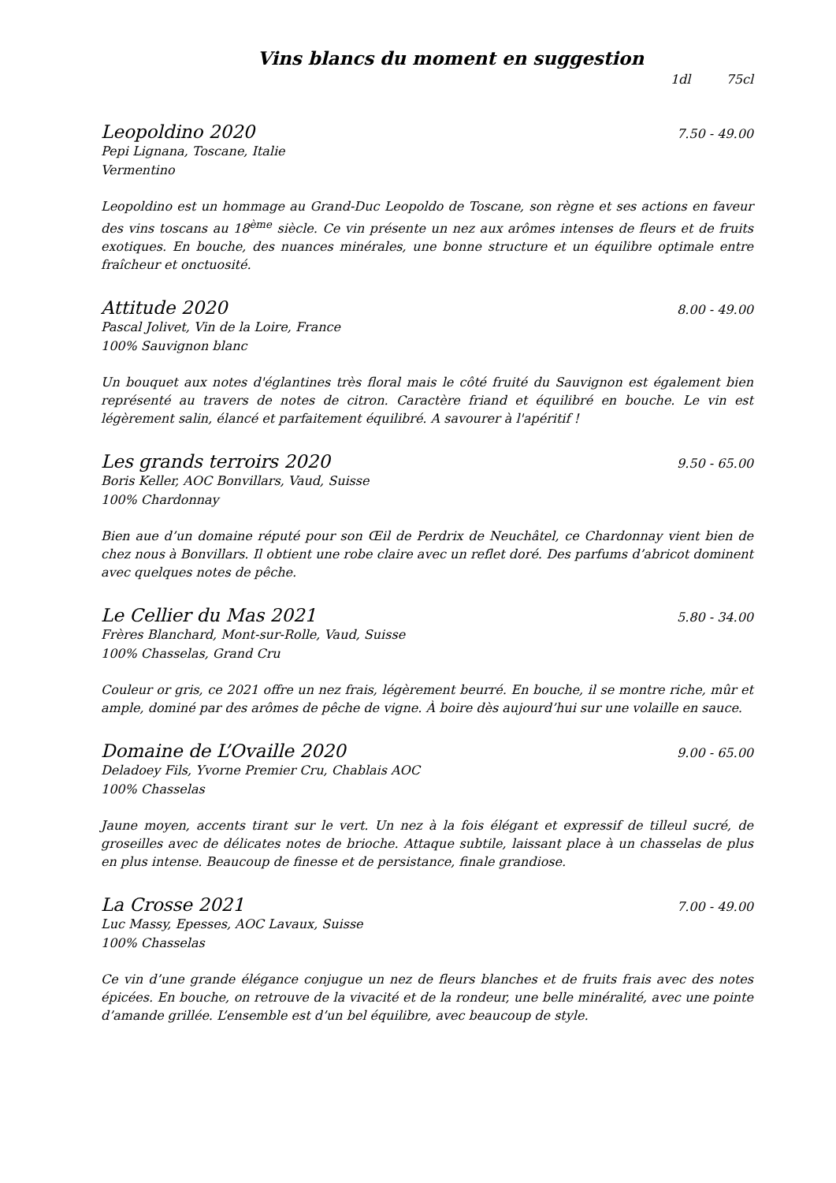Vins blancs du moment en suggestion
1dl 75cl
Leopoldino 2020 7.50 - 49.00
Pepi Lignana, Toscane, Italie
Vermentino
Leopoldino est un hommage au Grand-Duc Leopoldo de Toscane, son règne et ses actions en faveur des vins toscans au 18<sup>ème</sup> siècle. Ce vin présente un nez aux arômes intenses de fleurs et de fruits exotiques. En bouche, des nuances minérales, une bonne structure et un équilibre optimale entre fraîcheur et onctuosité.
Attitude 2020 8.00 - 49.00
Pascal Jolivet, Vin de la Loire, France
100% Sauvignon blanc
Un bouquet aux notes d'églantines très floral mais le côté fruité du Sauvignon est également bien représenté au travers de notes de citron. Caractère friand et équilibré en bouche. Le vin est légèrement salin, élancé et parfaitement équilibré. A savourer à l'apéritif !
Les grands terroirs 2020 9.50 - 65.00
Boris Keller, AOC Bonvillars, Vaud, Suisse
100% Chardonnay
Bien aue d’un domaine réputé pour son Œil de Perdrix de Neuchâtel, ce Chardonnay vient bien de chez nous à Bonvillars. Il obtient une robe claire avec un reflet doré. Des parfums d’abricot dominent avec quelques notes de pêche.
Le Cellier du Mas 2021 5.80 - 34.00
Frères Blanchard, Mont-sur-Rolle, Vaud, Suisse
100% Chasselas, Grand Cru
Couleur or gris, ce 2021 offre un nez frais, légèrement beurré. En bouche, il se montre riche, mûr et ample, dominé par des arômes de pêche de vigne. À boire dès aujourd’hui sur une volaille en sauce.
Domaine de L’Ovaille 2020 9.00 - 65.00
Deladoey Fils, Yvorne Premier Cru, Chablais AOC
100% Chasselas
Jaune moyen, accents tirant sur le vert. Un nez à la fois élégant et expressif de tilleul sucré, de groseilles avec de délicates notes de brioche. Attaque subtile, laissant place à un chasselas de plus en plus intense. Beaucoup de finesse et de persistance, finale grandiose.
La Crosse 2021 7.00 - 49.00
Luc Massy, Epesses, AOC Lavaux, Suisse
100% Chasselas
Ce vin d’une grande élégance conjugue un nez de fleurs blanches et de fruits frais avec des notes épicées. En bouche, on retrouve de la vivacité et de la rondeur, une belle minéralité, avec une pointe d’amande grillée. L’ensemble est d’un bel équilibre, avec beaucoup de style.